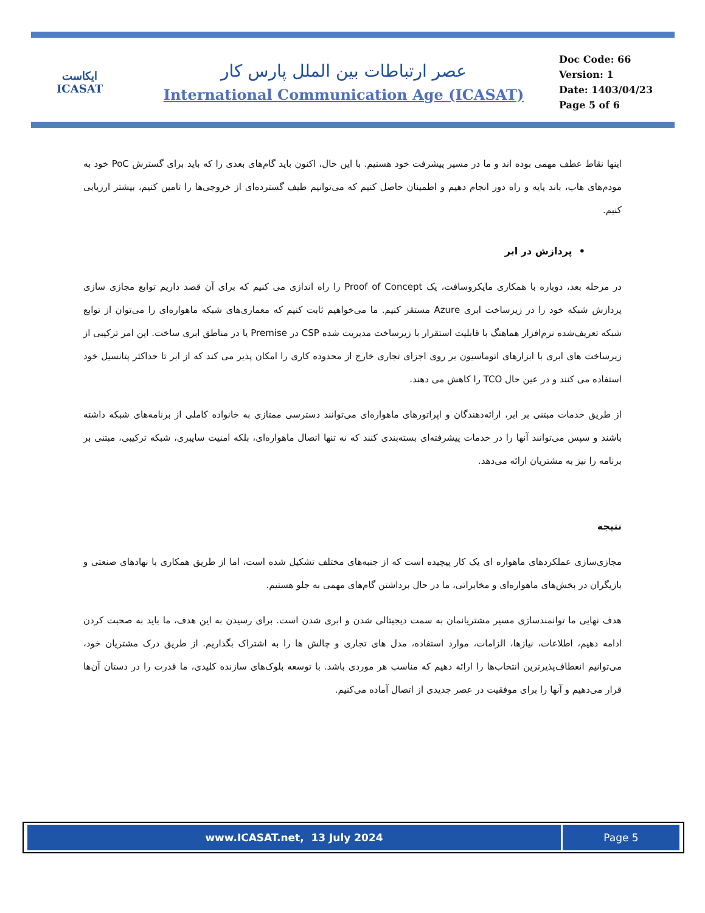ایکاست
ICASAT
عصر ارتباطات بین الملل پارس کار
International Communication Age (ICASAT)
Doc Code: 66
Version: 1
Date: 1403/04/23
Page 5 of 6
اینها نقاط عطف مهمی بوده اند و ما در مسیر پیشرفت خود هستیم. با این حال، اکنون باید گام‌های بعدی را که باید برای گسترش PoC خود به مودم‌های هاب، باند پایه و راه دور انجام دهیم و اطمینان حاصل کنیم که می‌توانیم طیف گسترده‌ای از خروجی‌ها را تامین کنیم، بیشتر ارزیابی کنیم.
• پردازش در ابر
در مرحله بعد، دوباره با همکاری مایکروسافت، یک Proof of Concept را راه اندازی می کنیم که برای آن قصد داریم توابع مجازی سازی پردازش شبکه خود را در زیرساخت ابری Azure مستقر کنیم. ما می‌خواهیم ثابت کنیم که معماری‌های شبکه ماهواره‌ای را می‌توان از توابع شبکه تعریف‌شده نرم‌افزار هماهنگ با قابلیت استقرار با زیرساخت مدیریت شده CSP در Premise یا در مناطق ابری ساخت. این امر ترکیبی از زیرساخت های ابری با ابزارهای اتوماسیون بر روی اجزای تجاری خارج از محدوده کاری را امکان پذیر می کند که از ابر تا حداکثر پتانسیل خود استفاده می کنند و در عین حال TCO را کاهش می دهند.
از طریق خدمات مبتنی بر ابر، ارائه‌دهندگان و اپراتورهای ماهواره‌ای می‌توانند دسترسی ممتازی به خانواده کاملی از برنامه‌های شبکه داشته باشند و سپس می‌توانند آنها را در خدمات پیشرفته‌ای بسته‌بندی کنند که نه تنها اتصال ماهواره‌ای، بلکه امنیت سایبری، شبکه ترکیبی، مبتنی بر برنامه را نیز به مشتریان ارائه می‌دهد.
نتیجه
مجازی‌سازی عملکردهای ماهواره ای یک کار پیچیده است که از جنبه‌های مختلف تشکیل شده است، اما از طریق همکاری با نهادهای صنعتی و بازیگران در بخش‌های ماهواره‌ای و مخابراتی، ما در حال برداشتن گام‌های مهمی به جلو هستیم.
هدف نهایی ما توانمندسازی مسیر مشتریانمان به سمت دیجیتالی شدن و ابری شدن است. برای رسیدن به این هدف، ما باید به صحبت کردن ادامه دهیم، اطلاعات، نیازها، الزامات، موارد استفاده، مدل های تجاری و چالش ها را به اشتراک بگذاریم. از طریق درک مشتریان خود، می‌توانیم انعطاف‌پذیرترین انتخاب‌ها را ارائه دهیم که مناسب هر موردی باشد. با توسعه بلوک‌های سازنده کلیدی، ما قدرت را در دستان آن‌ها قرار می‌دهیم و آنها را برای موفقیت در عصر جدیدی از اتصال آماده می‌کنیم.
| www.ICASAT.net, 13 July 2024 | Page 5 |